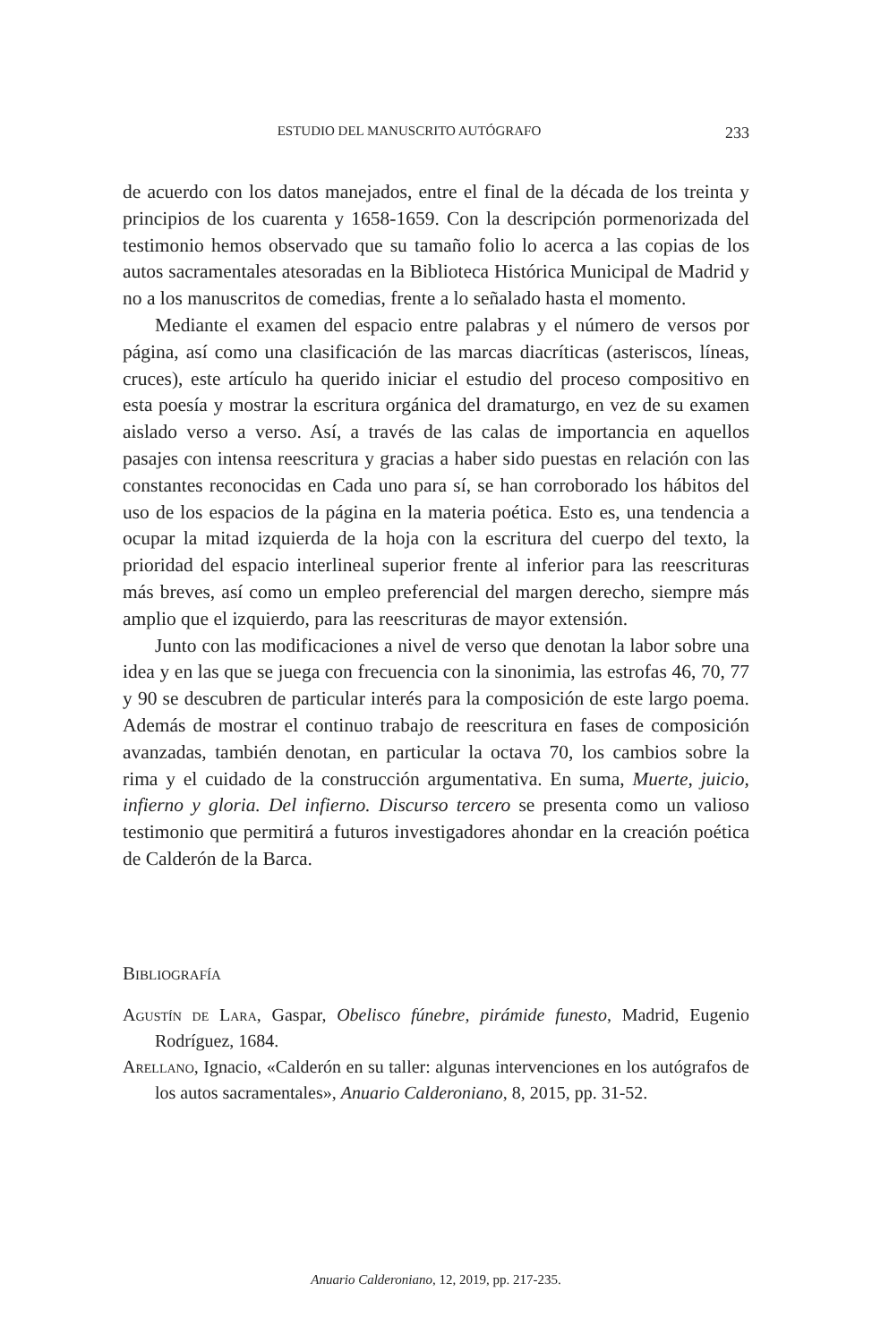ESTUDIO DEL MANUSCRITO AUTÓGRAFO 233
de acuerdo con los datos manejados, entre el final de la década de los treinta y principios de los cuarenta y 1658-1659. Con la descripción pormenorizada del testimonio hemos observado que su tamaño folio lo acerca a las copias de los autos sacramentales atesoradas en la Biblioteca Histórica Municipal de Madrid y no a los manuscritos de comedias, frente a lo señalado hasta el momento.
Mediante el examen del espacio entre palabras y el número de versos por página, así como una clasificación de las marcas diacríticas (asteriscos, líneas, cruces), este artículo ha querido iniciar el estudio del proceso compositivo en esta poesía y mostrar la escritura orgánica del dramaturgo, en vez de su examen aislado verso a verso. Así, a través de las calas de importancia en aquellos pasajes con intensa reescritura y gracias a haber sido puestas en relación con las constantes reconocidas en Cada uno para sí, se han corroborado los hábitos del uso de los espacios de la página en la materia poética. Esto es, una tendencia a ocupar la mitad izquierda de la hoja con la escritura del cuerpo del texto, la prioridad del espacio interlineal superior frente al inferior para las reescrituras más breves, así como un empleo preferencial del margen derecho, siempre más amplio que el izquierdo, para las reescrituras de mayor extensión.
Junto con las modificaciones a nivel de verso que denotan la labor sobre una idea y en las que se juega con frecuencia con la sinonimia, las estrofas 46, 70, 77 y 90 se descubren de particular interés para la composición de este largo poema. Además de mostrar el continuo trabajo de reescritura en fases de composición avanzadas, también denotan, en particular la octava 70, los cambios sobre la rima y el cuidado de la construcción argumentativa. En suma, Muerte, juicio, infierno y gloria. Del infierno. Discurso tercero se presenta como un valioso testimonio que permitirá a futuros investigadores ahondar en la creación poética de Calderón de la Barca.
Bibliografía
Agustín de Lara, Gaspar, Obelisco fúnebre, pirámide funesto, Madrid, Eugenio Rodríguez, 1684.
Arellano, Ignacio, «Calderón en su taller: algunas intervenciones en los autógrafos de los autos sacramentales», Anuario Calderoniano, 8, 2015, pp. 31-52.
Anuario Calderoniano, 12, 2019, pp. 217-235.